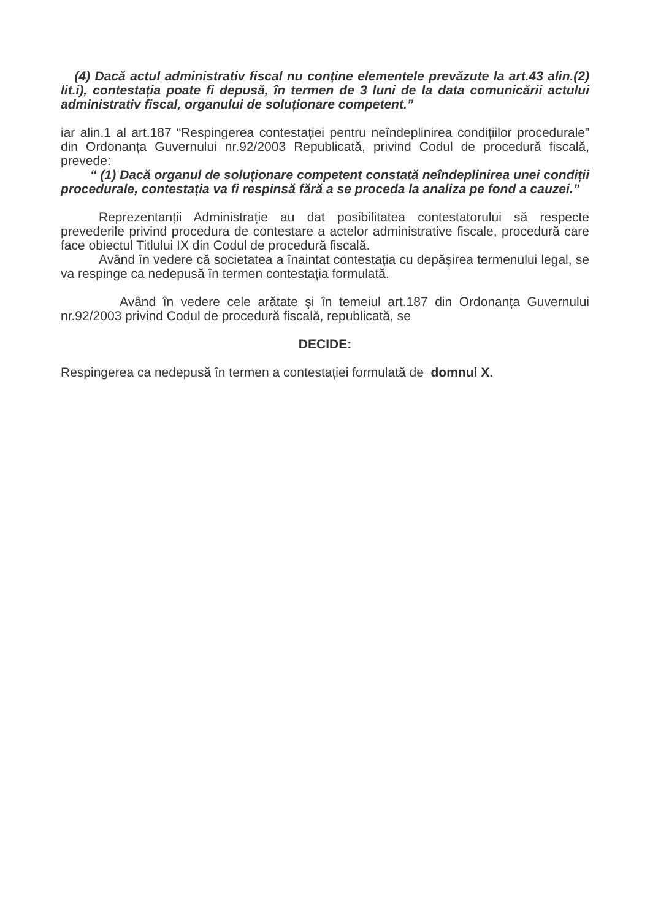(4) Dacă actul administrativ fiscal nu conține elementele prevăzute la art.43 alin.(2) lit.i), contestația poate fi depusă, în termen de 3 luni de la data comunicării actului administrativ fiscal, organului de soluționare competent.”
iar alin.1 al art.187 “Respingerea contestației pentru neîndeplinirea condițiilor procedurale” din Ordonanța Guvernului nr.92/2003 Republicată, privind Codul de procedură fiscală, prevede:
“ (1) Dacă organul de soluționare competent constată neîndeplinirea unei condiții procedurale, contestația va fi respinsă fără a se proceda la analiza pe fond a cauzei.”
Reprezentanții Administrație au dat posibilitatea contestatorului să respecte prevederile privind procedura de contestare a actelor administrative fiscale, procedură care face obiectul Titlului IX din Codul de procedură fiscală.
Având în vedere că societatea a înaintat contestația cu depăşirea termenului legal, se va respinge ca nedepusă în termen contestația formulată.
Având în vedere cele arătate şi în temeiul art.187 din Ordonanța Guvernului nr.92/2003 privind Codul de procedură fiscală, republicată, se
DECIDE:
Respingerea ca nedepusă în termen a contestației formulată de domnul X.